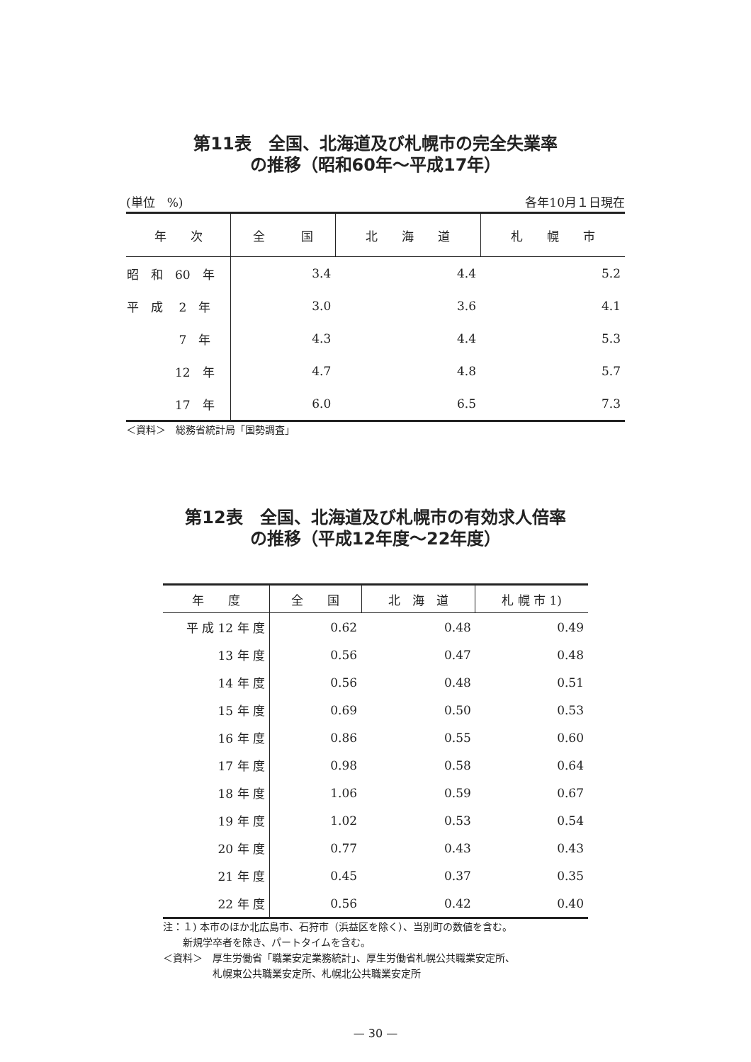第11表　全国、北海道及び札幌市の完全失業率
の推移（昭和60年～平成17年）
(単位　%) 各年10月１日現在
| 年 次 | 全 国 | 北 海 道 | 札 幌 市 |
| --- | --- | --- | --- |
| 昭 和 60 年 | 3.4 | 4.4 | 5.2 |
| 平 成 2 年 | 3.0 | 3.6 | 4.1 |
| 7 年 | 4.3 | 4.4 | 5.3 |
| 12 年 | 4.7 | 4.8 | 5.7 |
| 17 年 | 6.0 | 6.5 | 7.3 |
＜資料＞　総務省統計局「国勢調査」
第12表　全国、北海道及び札幌市の有効求人倍率
の推移（平成12年度～22年度）
| 年 度 | 全 国 | 北 海 道 | 札 幌 市 1) |
| --- | --- | --- | --- |
| 平 成 12 年 度 | 0.62 | 0.48 | 0.49 |
| 13 年 度 | 0.56 | 0.47 | 0.48 |
| 14 年 度 | 0.56 | 0.48 | 0.51 |
| 15 年 度 | 0.69 | 0.50 | 0.53 |
| 16 年 度 | 0.86 | 0.55 | 0.60 |
| 17 年 度 | 0.98 | 0.58 | 0.64 |
| 18 年 度 | 1.06 | 0.59 | 0.67 |
| 19 年 度 | 1.02 | 0.53 | 0.54 |
| 20 年 度 | 0.77 | 0.43 | 0.43 |
| 21 年 度 | 0.45 | 0.37 | 0.35 |
| 22 年 度 | 0.56 | 0.42 | 0.40 |
注：１) 本市のほか北広島市、石狩市（浜益区を除く）、当別町の数値を含む。
　　新規学卒者を除き、パートタイムを含む。
＜資料＞　厚生労働省「職業安定業務統計」、厚生労働省札幌公共職業安定所、
　　　　　札幌東公共職業安定所、札幌北公共職業安定所
— 30 —